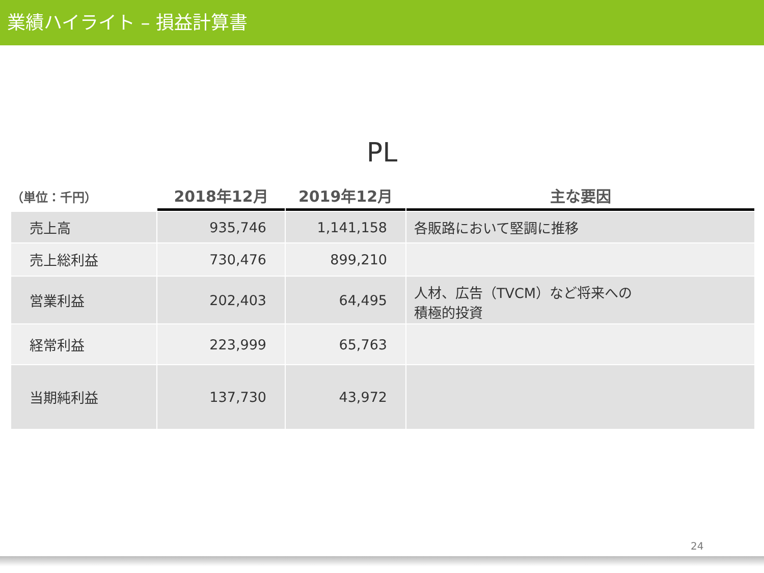業績ハイライト – 損益計算書
PL
| （単位：千円） | 2018年12月 | 2019年12月 | 主な要因 |
| --- | --- | --- | --- |
| 売上高 | 935,746 | 1,141,158 | 各販路において堅調に推移 |
| 売上総利益 | 730,476 | 899,210 | |
| 営業利益 | 202,403 | 64,495 | 人材、広告（TVCM）など将来への 積極的投資 |
| 経常利益 | 223,999 | 65,763 | |
| 当期純利益 | 137,730 | 43,972 | |
24